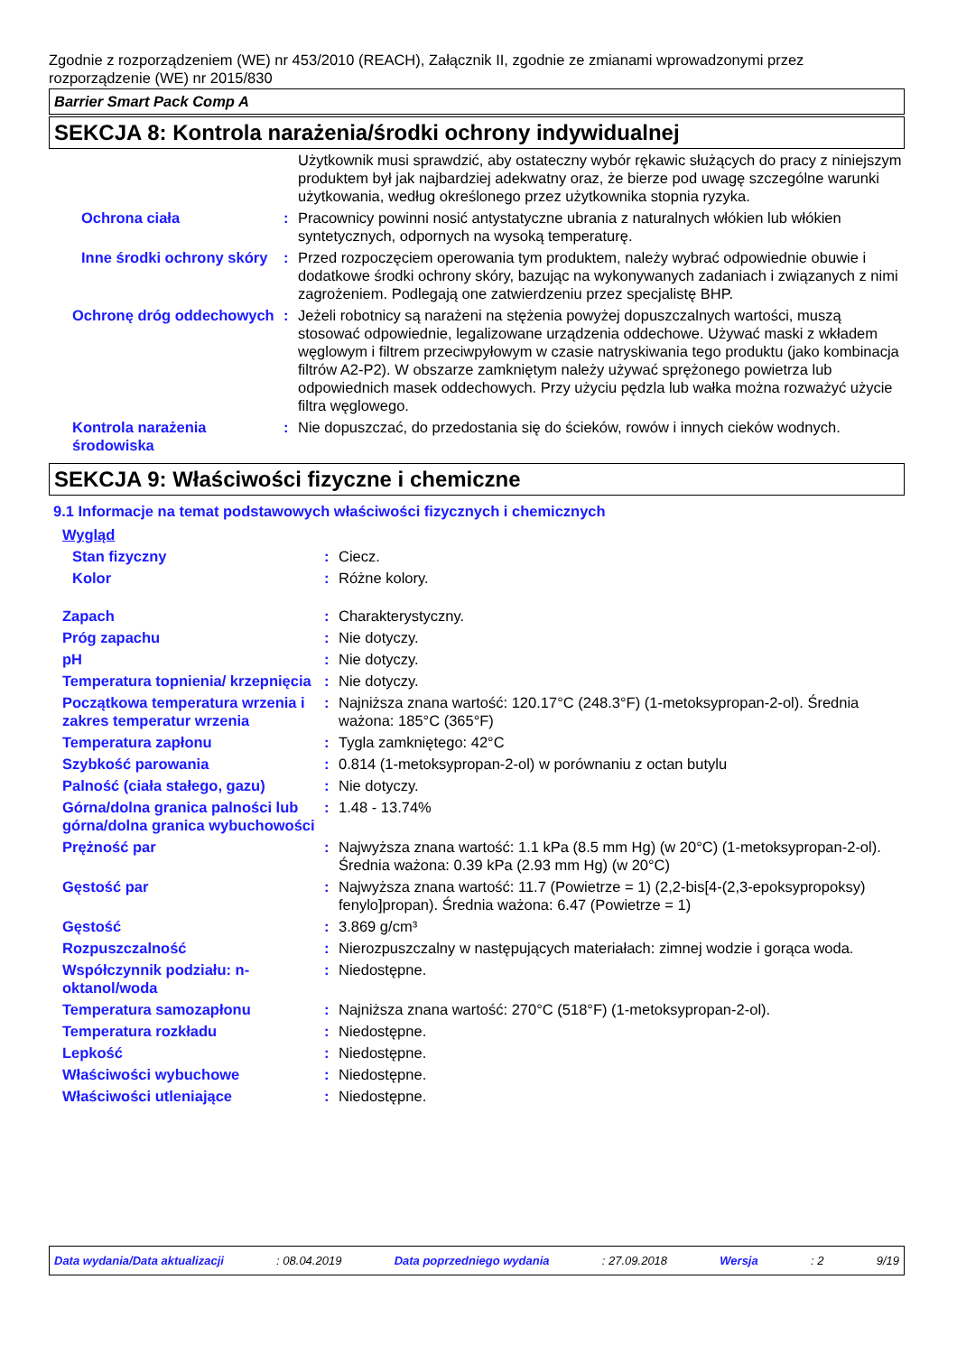Zgodnie z rozporządzeniem (WE) nr 453/2010 (REACH), Załącznik II, zgodnie ze zmianami wprowadzonymi przez rozporządzenie (WE) nr 2015/830
Barrier Smart Pack Comp A
SEKCJA 8: Kontrola narażenia/środki ochrony indywidualnej
| | | Użytkownik musi sprawdzić, aby ostateczny wybór rękawic służących do pracy z niniejszym produktem był jak najbardziej adekwatny oraz, że bierze pod uwagę szczególne warunki użytkowania, według określonego przez użytkownika stopnia ryzyka. |
| Ochrona ciała | : | Pracownicy powinni nosić antystatyczne ubrania z naturalnych włókien lub włókien syntetycznych, odpornych na wysoką temperaturę. |
| Inne środki ochrony skóry | : | Przed rozpoczęciem operowania tym produktem, należy wybrać odpowiednie obuwie i dodatkowe środki ochrony skóry, bazując na wykonywanych zadaniach i związanych z nimi zagrożeniem. Podlegają one zatwierdzeniu przez specjalistę BHP. |
| Ochronę dróg oddechowych | : | Jeżeli robotnicy są narażeni na stężenia powyżej dopuszczalnych wartości, muszą stosować odpowiednie, legalizowane urządzenia oddechowe. Używać maski z wkładem węglowym i filtrem przeciwpyłowym w czasie natryskiwania tego produktu (jako kombinacja filtrów A2-P2). W obszarze zamkniętym należy używać sprężonego powietrza lub odpowiednich masek oddechowych. Przy użyciu pędzla lub wałka można rozważyć użycie filtra węglowego. |
| Kontrola narażenia środowiska | : | Nie dopuszczać, do przedostania się do ścieków, rowów i innych cieków wodnych. |
SEKCJA 9: Właściwości fizyczne i chemiczne
9.1 Informacje na temat podstawowych właściwości fizycznych i chemicznych
| Wygląd | | |
| Stan fizyczny | : | Ciecz. |
| Kolor | : | Różne kolory. |
| Zapach | : | Charakterystyczny. |
| Próg zapachu | : | Nie dotyczy. |
| pH | : | Nie dotyczy. |
| Temperatura topnienia/ krzepnięcia | : | Nie dotyczy. |
| Początkowa temperatura wrzenia i zakres temperatur wrzenia | : | Najniższa znana wartość: 120.17°C (248.3°F) (1-metoksypropan-2-ol). Średnia ważona: 185°C (365°F) |
| Temperatura zapłonu | : | Tygla zamkniętego: 42°C |
| Szybkość parowania | : | 0.814 (1-metoksypropan-2-ol) w porównaniu z octan butylu |
| Palność (ciała stałego, gazu) | : | Nie dotyczy. |
| Górna/dolna granica palności lub górna/dolna granica wybuchowości | : | 1.48 - 13.74% |
| Prężność par | : | Najwyższa znana wartość: 1.1 kPa (8.5 mm Hg) (w 20°C) (1-metoksypropan-2-ol). Średnia ważona: 0.39 kPa (2.93 mm Hg) (w 20°C) |
| Gęstość par | : | Najwyższa znana wartość: 11.7 (Powietrze = 1) (2,2-bis[4-(2,3-epoksypropoksy) fenylo]propan). Średnia ważona: 6.47 (Powietrze = 1) |
| Gęstość | : | 3.869 g/cm³ |
| Rozpuszczalność | : | Nierozpuszczalny w następujących materiałach: zimnej wodzie i gorąca woda. |
| Współczynnik podziału: n-oktanol/woda | : | Niedostępne. |
| Temperatura samozapłonu | : | Najniższa znana wartość: 270°C (518°F) (1-metoksypropan-2-ol). |
| Temperatura rozkładu | : | Niedostępne. |
| Lepkość | : | Niedostępne. |
| Właściwości wybuchowe | : | Niedostępne. |
| Właściwości utleniające | : | Niedostępne. |
Data wydania/Data aktualizacji : 08.04.2019 Data poprzedniego wydania : 27.09.2018 Wersja : 2 9/19